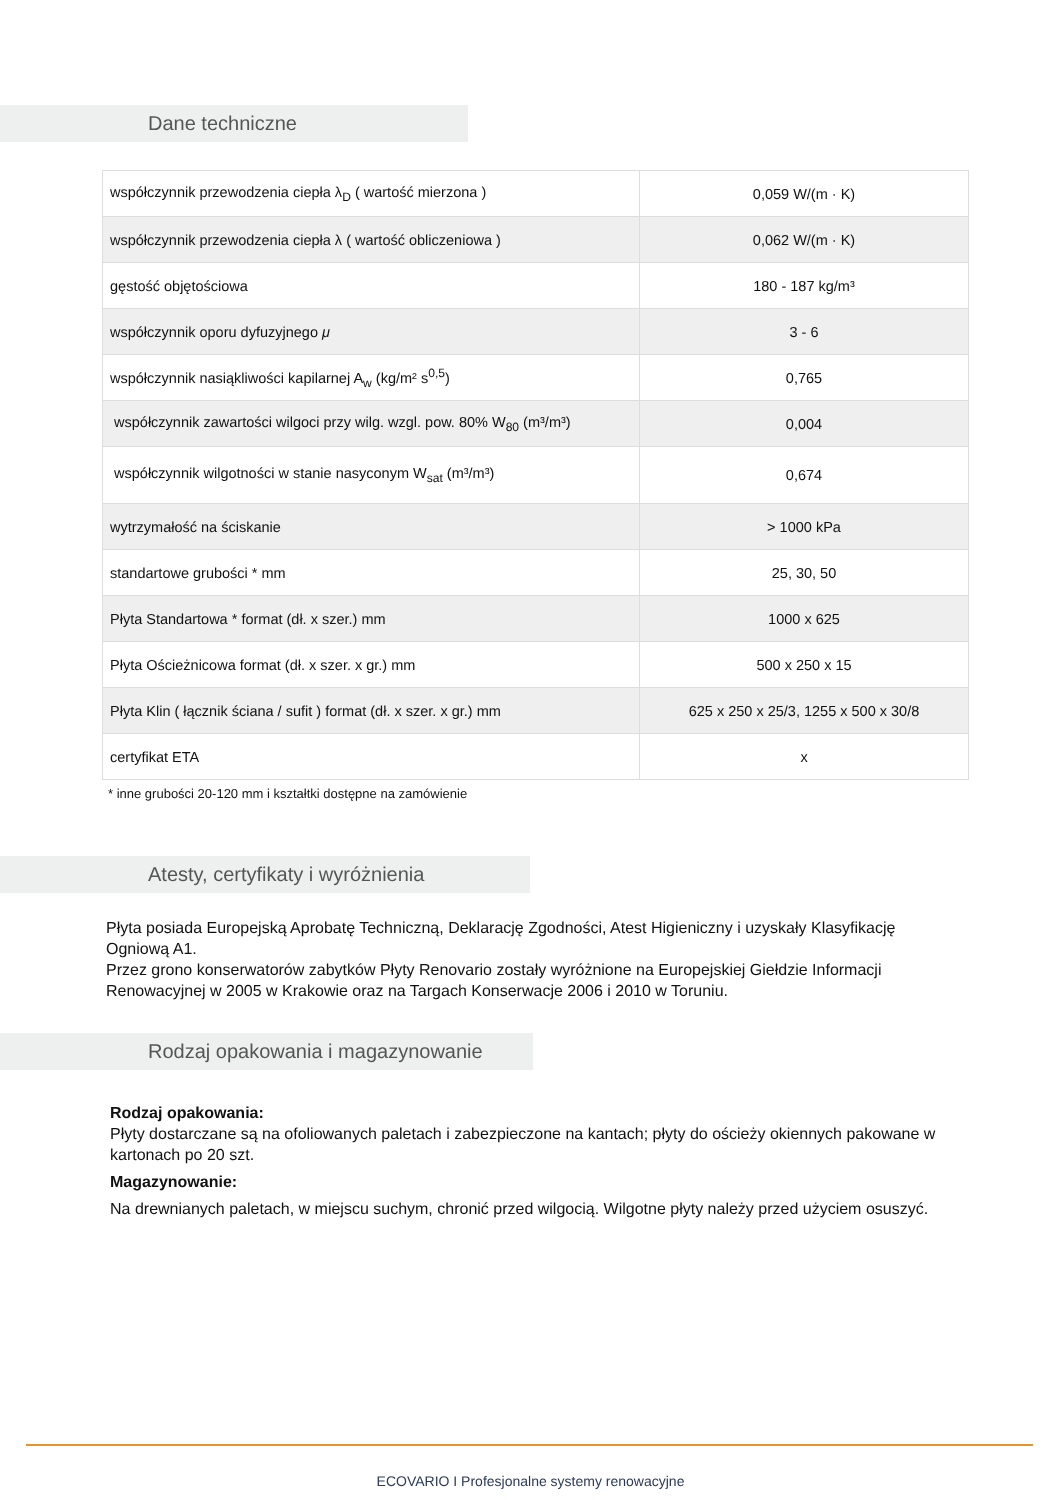Dane techniczne
| współczynnik przewodzenia ciepła λ<sub>D</sub> ( wartość mierzona ) | 0,059 W/(m · K) |
| współczynnik przewodzenia ciepła λ ( wartość obliczeniowa ) | 0,062 W/(m · K) |
| gęstość objętościowa | 180 - 187 kg/m³ |
| współczynnik oporu dyfuzyjnego μ | 3 - 6 |
| współczynnik nasiąkliwości kapilarnej A<sub>w</sub> (kg/m² s<sup>0,5</sup>) | 0,765 |
| współczynnik zawartości wilgoci przy wilg. wzgl. pow. 80% W<sub>80</sub> (m³/m³) | 0,004 |
| współczynnik wilgotności w stanie nasyconym W<sub>sat</sub> (m³/m³) | 0,674 |
| wytrzymałość na ściskanie | > 1000 kPa |
| standartowe grubości * mm | 25, 30, 50 |
| Płyta Standartowa * format (dł. x szer.) mm | 1000 x 625 |
| Płyta Ościeżnicowa format (dł. x szer. x gr.) mm | 500 x 250 x 15 |
| Płyta Klin ( łącznik ściana / sufit ) format (dł. x szer. x gr.) mm | 625 x 250 x 25/3, 1255 x 500 x 30/8 |
| certyfikat ETA | x |
* inne grubości 20-120 mm i kształtki dostępne na zamówienie
Atesty, certyfikaty i wyróżnienia
Płyta posiada Europejską Aprobatę Techniczną, Deklarację Zgodności, Atest Higieniczny i uzyskały Klasyfikację Ogniową A1.
Przez grono konserwatorów zabytków Płyty Renovario zostały wyróżnione na Europejskiej Giełdzie Informacji Renowacyjnej w 2005 w Krakowie oraz na Targach Konserwacje 2006 i 2010 w Toruniu.
Rodzaj opakowania i magazynowanie
Rodzaj opakowania:
Płyty dostarczane są na ofoliowanych paletach i zabezpieczone na kantach; płyty do ościeży okiennych pakowane w kartonach po 20 szt.
Magazynowanie:
Na drewnianych paletach, w miejscu suchym, chronić przed wilgocią. Wilgotne płyty należy przed użyciem osuszyć.
ECOVARIO I Profesjonalne systemy renowacyjne